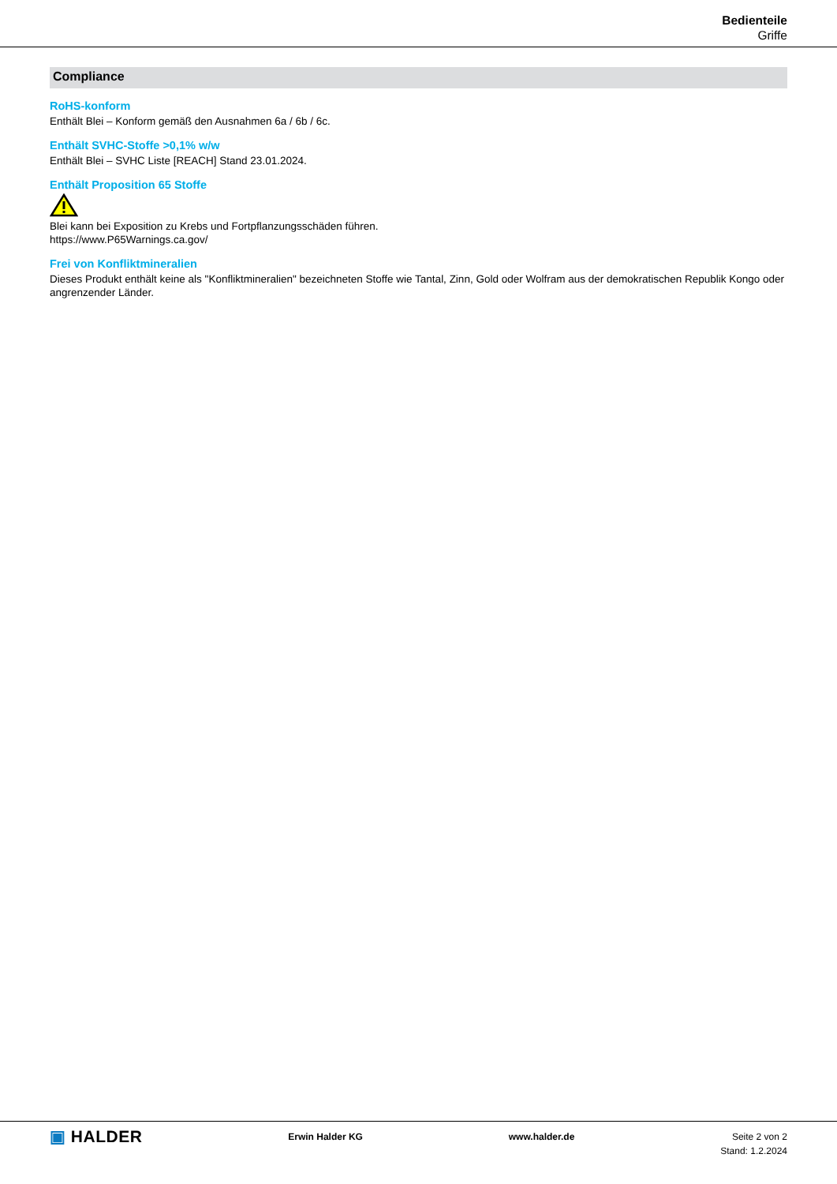Bedienteile
Griffe
Compliance
RoHS-konform
Enthält Blei – Konform gemäß den Ausnahmen 6a / 6b / 6c.
Enthält SVHC-Stoffe >0,1% w/w
Enthält Blei – SVHC Liste [REACH] Stand 23.01.2024.
Enthält Proposition 65 Stoffe
Blei kann bei Exposition zu Krebs und Fortpflanzungsschäden führen.
https://www.P65Warnings.ca.gov/
Frei von Konfliktmineralien
Dieses Produkt enthält keine als "Konfliktmineralien" bezeichneten Stoffe wie Tantal, Zinn, Gold oder Wolfram aus der demokratischen Republik Kongo oder angrenzender Länder.
▣ HALDER
Erwin Halder KG www.halder.de Seite 2 von 2
Stand: 1.2.2024